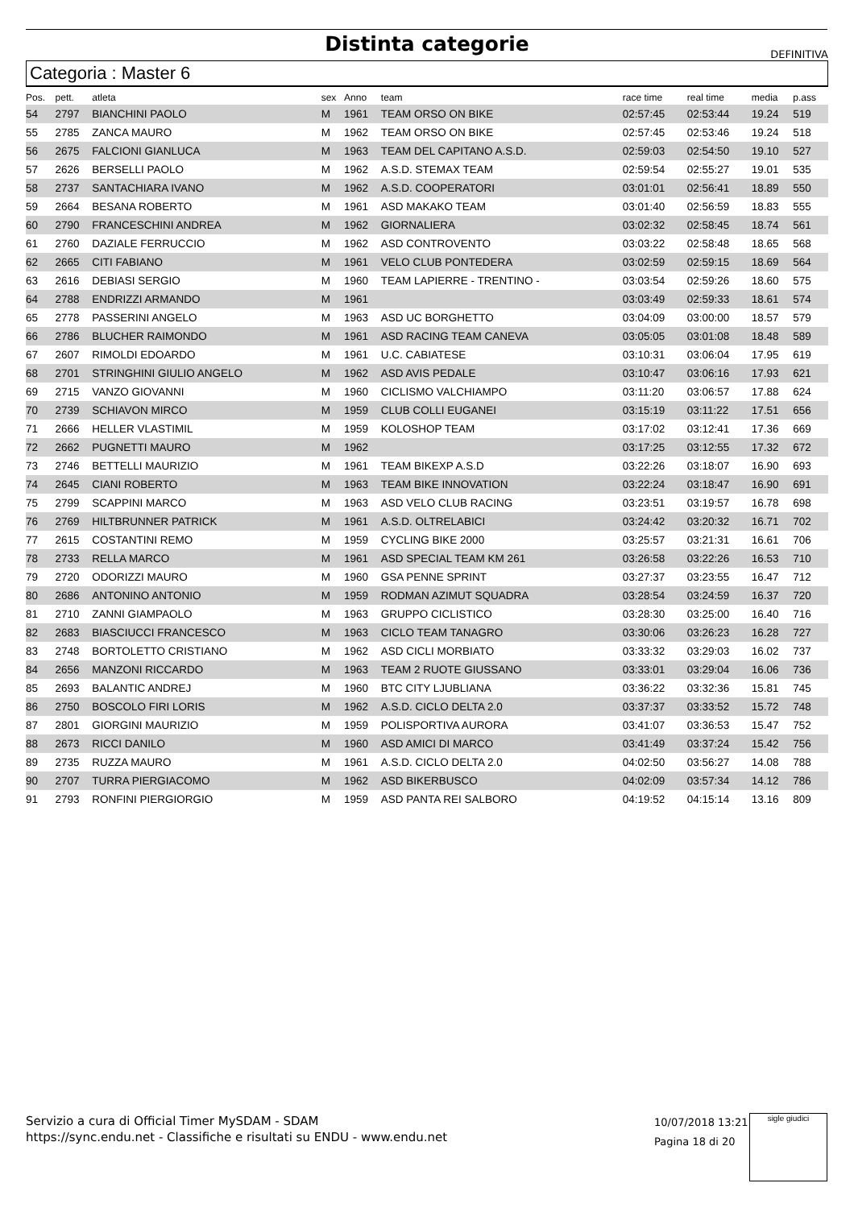Distinta categorie
DEFINITIVA
Categoria : Master 6
| Pos. | pett. | atleta | sex | Anno | team | race time | real time | media | p.ass |
| --- | --- | --- | --- | --- | --- | --- | --- | --- | --- |
| 54 | 2797 | BIANCHINI PAOLO | M | 1961 | TEAM ORSO ON BIKE | 02:57:45 | 02:53:44 | 19.24 | 519 |
| 55 | 2785 | ZANCA MAURO | M | 1962 | TEAM ORSO ON BIKE | 02:57:45 | 02:53:46 | 19.24 | 518 |
| 56 | 2675 | FALCIONI GIANLUCA | M | 1963 | TEAM DEL CAPITANO A.S.D. | 02:59:03 | 02:54:50 | 19.10 | 527 |
| 57 | 2626 | BERSELLI PAOLO | M | 1962 | A.S.D. STEMAX TEAM | 02:59:54 | 02:55:27 | 19.01 | 535 |
| 58 | 2737 | SANTACHIARA IVANO | M | 1962 | A.S.D. COOPERATORI | 03:01:01 | 02:56:41 | 18.89 | 550 |
| 59 | 2664 | BESANA ROBERTO | M | 1961 | ASD MAKAKO TEAM | 03:01:40 | 02:56:59 | 18.83 | 555 |
| 60 | 2790 | FRANCESCHINI ANDREA | M | 1962 | GIORNALIERA | 03:02:32 | 02:58:45 | 18.74 | 561 |
| 61 | 2760 | DAZIALE FERRUCCIO | M | 1962 | ASD CONTROVENTO | 03:03:22 | 02:58:48 | 18.65 | 568 |
| 62 | 2665 | CITI FABIANO | M | 1961 | VELO CLUB PONTEDERA | 03:02:59 | 02:59:15 | 18.69 | 564 |
| 63 | 2616 | DEBIASI SERGIO | M | 1960 | TEAM LAPIERRE - TRENTINO - | 03:03:54 | 02:59:26 | 18.60 | 575 |
| 64 | 2788 | ENDRIZZI ARMANDO | M | 1961 | | 03:03:49 | 02:59:33 | 18.61 | 574 |
| 65 | 2778 | PASSERINI ANGELO | M | 1963 | ASD UC BORGHETTO | 03:04:09 | 03:00:00 | 18.57 | 579 |
| 66 | 2786 | BLUCHER RAIMONDO | M | 1961 | ASD RACING TEAM CANEVA | 03:05:05 | 03:01:08 | 18.48 | 589 |
| 67 | 2607 | RIMOLDI EDOARDO | M | 1961 | U.C. CABIATESE | 03:10:31 | 03:06:04 | 17.95 | 619 |
| 68 | 2701 | STRINGHINI GIULIO ANGELO | M | 1962 | ASD AVIS PEDALE | 03:10:47 | 03:06:16 | 17.93 | 621 |
| 69 | 2715 | VANZO GIOVANNI | M | 1960 | CICLISMO VALCHIAMPO | 03:11:20 | 03:06:57 | 17.88 | 624 |
| 70 | 2739 | SCHIAVON MIRCO | M | 1959 | CLUB COLLI EUGANEI | 03:15:19 | 03:11:22 | 17.51 | 656 |
| 71 | 2666 | HELLER VLASTIMIL | M | 1959 | KOLOSHOP TEAM | 03:17:02 | 03:12:41 | 17.36 | 669 |
| 72 | 2662 | PUGNETTI MAURO | M | 1962 | | 03:17:25 | 03:12:55 | 17.32 | 672 |
| 73 | 2746 | BETTELLI MAURIZIO | M | 1961 | TEAM BIKEXP A.S.D | 03:22:26 | 03:18:07 | 16.90 | 693 |
| 74 | 2645 | CIANI ROBERTO | M | 1963 | TEAM BIKE INNOVATION | 03:22:24 | 03:18:47 | 16.90 | 691 |
| 75 | 2799 | SCAPPINI MARCO | M | 1963 | ASD VELO CLUB RACING | 03:23:51 | 03:19:57 | 16.78 | 698 |
| 76 | 2769 | HILTBRUNNER PATRICK | M | 1961 | A.S.D. OLTRELABICI | 03:24:42 | 03:20:32 | 16.71 | 702 |
| 77 | 2615 | COSTANTINI REMO | M | 1959 | CYCLING BIKE 2000 | 03:25:57 | 03:21:31 | 16.61 | 706 |
| 78 | 2733 | RELLA MARCO | M | 1961 | ASD SPECIAL TEAM KM 261 | 03:26:58 | 03:22:26 | 16.53 | 710 |
| 79 | 2720 | ODORIZZI MAURO | M | 1960 | GSA PENNE SPRINT | 03:27:37 | 03:23:55 | 16.47 | 712 |
| 80 | 2686 | ANTONINO ANTONIO | M | 1959 | RODMAN AZIMUT SQUADRA | 03:28:54 | 03:24:59 | 16.37 | 720 |
| 81 | 2710 | ZANNI GIAMPAOLO | M | 1963 | GRUPPO CICLISTICO | 03:28:30 | 03:25:00 | 16.40 | 716 |
| 82 | 2683 | BIASCIUCCI FRANCESCO | M | 1963 | CICLO TEAM TANAGRO | 03:30:06 | 03:26:23 | 16.28 | 727 |
| 83 | 2748 | BORTOLETTO CRISTIANO | M | 1962 | ASD CICLI MORBIATO | 03:33:32 | 03:29:03 | 16.02 | 737 |
| 84 | 2656 | MANZONI RICCARDO | M | 1963 | TEAM 2 RUOTE GIUSSANO | 03:33:01 | 03:29:04 | 16.06 | 736 |
| 85 | 2693 | BALANTIC ANDREJ | M | 1960 | BTC CITY LJUBLIANA | 03:36:22 | 03:32:36 | 15.81 | 745 |
| 86 | 2750 | BOSCOLO FIRI LORIS | M | 1962 | A.S.D. CICLO DELTA 2.0 | 03:37:37 | 03:33:52 | 15.72 | 748 |
| 87 | 2801 | GIORGINI MAURIZIO | M | 1959 | POLISPORTIVA AURORA | 03:41:07 | 03:36:53 | 15.47 | 752 |
| 88 | 2673 | RICCI DANILO | M | 1960 | ASD AMICI DI MARCO | 03:41:49 | 03:37:24 | 15.42 | 756 |
| 89 | 2735 | RUZZA MAURO | M | 1961 | A.S.D. CICLO DELTA 2.0 | 04:02:50 | 03:56:27 | 14.08 | 788 |
| 90 | 2707 | TURRA PIERGIACOMO | M | 1962 | ASD BIKERBUSCO | 04:02:09 | 03:57:34 | 14.12 | 786 |
| 91 | 2793 | RONFINI PIERGIORGIO | M | 1959 | ASD PANTA REI SALBORO | 04:19:52 | 04:15:14 | 13.16 | 809 |
Servizio a cura di Official Timer MySDAM - SDAM
https://sync.endu.net - Classifiche e risultati su ENDU - www.endu.net
10/07/2018 13:21
Pagina 18 di 20
sigle giudici